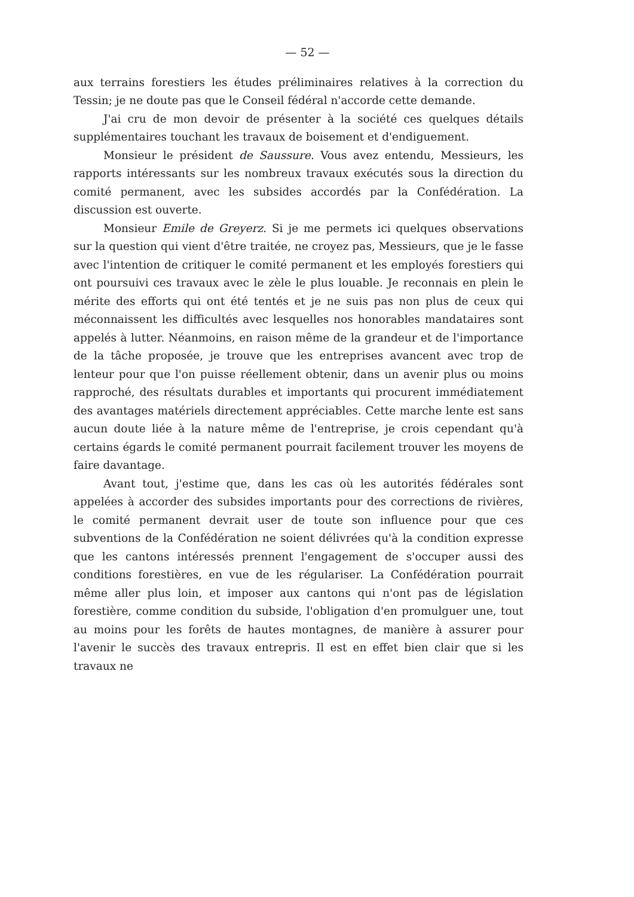— 52 —
aux terrains forestiers les études préliminaires relatives à la correction du Tessin; je ne doute pas que le Conseil fédéral n'accorde cette demande.
J'ai cru de mon devoir de présenter à la société ces quelques détails supplémentaires touchant les travaux de boisement et d'endiguement.
Monsieur le président de Saussure. Vous avez entendu, Messieurs, les rapports intéressants sur les nombreux travaux exécutés sous la direction du comité permanent, avec les subsides accordés par la Confédération. La discussion est ouverte.
Monsieur Emile de Greyerz. Si je me permets ici quelques observations sur la question qui vient d'être traitée, ne croyez pas, Messieurs, que je le fasse avec l'intention de critiquer le comité permanent et les employés forestiers qui ont poursuivi ces travaux avec le zèle le plus louable. Je reconnais en plein le mérite des efforts qui ont été tentés et je ne suis pas non plus de ceux qui méconnaissent les difficultés avec lesquelles nos honorables mandataires sont appelés à lutter. Néanmoins, en raison même de la grandeur et de l'importance de la tâche proposée, je trouve que les entreprises avancent avec trop de lenteur pour que l'on puisse réellement obtenir, dans un avenir plus ou moins rapproché, des résultats durables et importants qui procurent immédiatement des avantages matériels directement appréciables. Cette marche lente est sans aucun doute liée à la nature même de l'entreprise, je crois cependant qu'à certains égards le comité permanent pourrait facilement trouver les moyens de faire davantage.
Avant tout, j'estime que, dans les cas où les autorités fédérales sont appelées à accorder des subsides importants pour des corrections de rivières, le comité permanent devrait user de toute son influence pour que ces subventions de la Confédération ne soient délivrées qu'à la condition expresse que les cantons intéressés prennent l'engagement de s'occuper aussi des conditions forestières, en vue de les régulariser. La Confédération pourrait même aller plus loin, et imposer aux cantons qui n'ont pas de législation forestière, comme condition du subside, l'obligation d'en promulguer une, tout au moins pour les forêts de hautes montagnes, de manière à assurer pour l'avenir le succès des travaux entrepris. Il est en effet bien clair que si les travaux ne